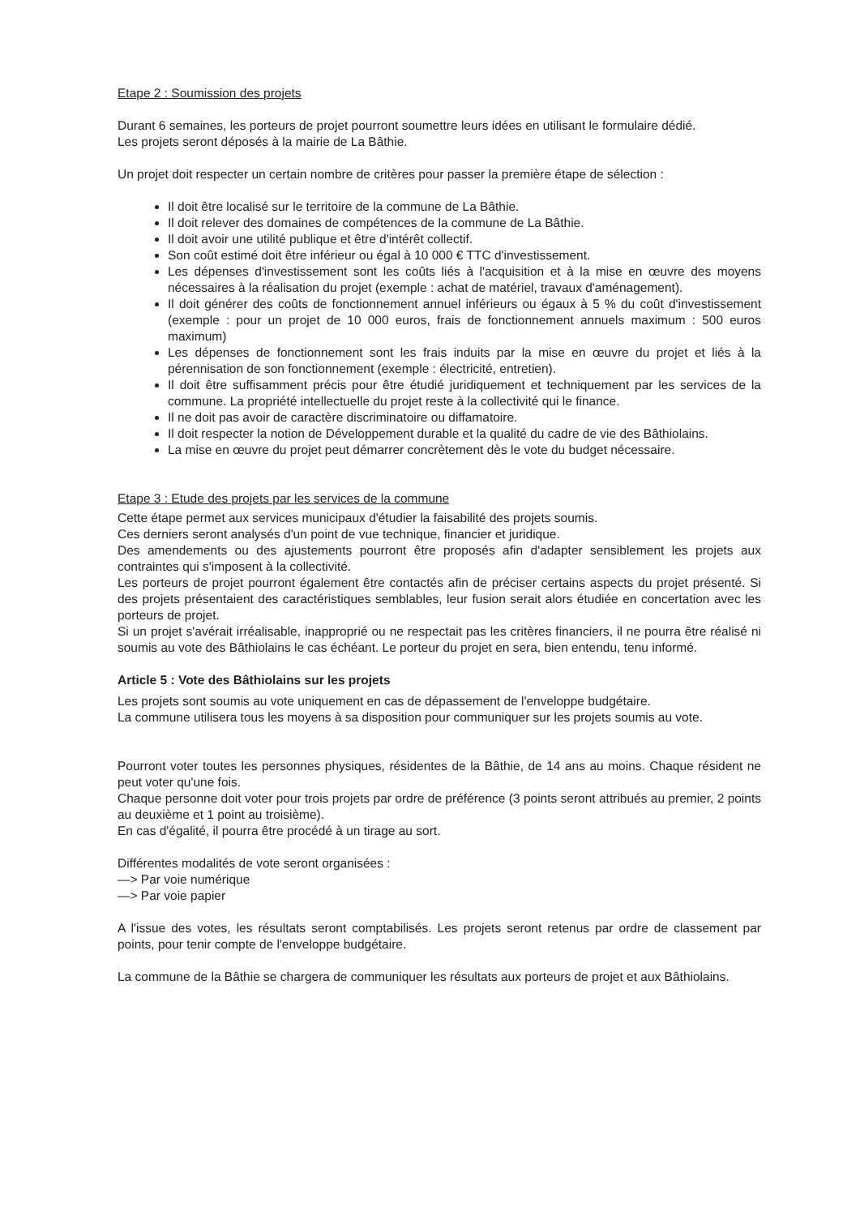Etape 2 : Soumission des projets
Durant 6 semaines, les porteurs de projet pourront soumettre leurs idées en utilisant le formulaire dédié.
Les projets seront déposés à la mairie de La Bâthie.
Un projet doit respecter un certain nombre de critères pour passer la première étape de sélection :
Il doit être localisé sur le territoire de la commune de La Bâthie.
Il doit relever des domaines de compétences de la commune de La Bâthie.
Il doit avoir une utilité publique et être d'intérêt collectif.
Son coût estimé doit être inférieur ou égal à 10 000 € TTC d'investissement.
Les dépenses d'investissement sont les coûts liés à l'acquisition et à la mise en œuvre des moyens nécessaires à la réalisation du projet (exemple : achat de matériel, travaux d'aménagement).
Il doit générer des coûts de fonctionnement annuel inférieurs ou égaux à 5 % du coût d'investissement (exemple : pour un projet de 10 000 euros, frais de fonctionnement annuels maximum : 500 euros maximum)
Les dépenses de fonctionnement sont les frais induits par la mise en œuvre du projet et liés à la pérennisation de son fonctionnement (exemple : électricité, entretien).
Il doit être suffisamment précis pour être étudié juridiquement et techniquement par les services de la commune. La propriété intellectuelle du projet reste à la collectivité qui le finance.
Il ne doit pas avoir de caractère discriminatoire ou diffamatoire.
Il doit respecter la notion de Développement durable et la qualité du cadre de vie des Bâthiolains.
La mise en œuvre du projet peut démarrer concrètement dès le vote du budget nécessaire.
Etape 3 : Etude des projets par les services de la commune
Cette étape permet aux services municipaux d'étudier la faisabilité des projets soumis.
Ces derniers seront analysés d'un point de vue technique, financier et juridique.
Des amendements ou des ajustements pourront être proposés afin d'adapter sensiblement les projets aux contraintes qui s'imposent à la collectivité.
Les porteurs de projet pourront également être contactés afin de préciser certains aspects du projet présenté. Si des projets présentaient des caractéristiques semblables, leur fusion serait alors étudiée en concertation avec les porteurs de projet.
Si un projet s'avérait irréalisable, inapproprié ou ne respectait pas les critères financiers, il ne pourra être réalisé ni soumis au vote des Bâthiolains le cas échéant. Le porteur du projet en sera, bien entendu, tenu informé.
Article 5 : Vote des Bâthiolains sur les projets
Les projets sont soumis au vote uniquement en cas de dépassement de l'enveloppe budgétaire.
La commune utilisera tous les moyens à sa disposition pour communiquer sur les projets soumis au vote.
Pourront voter toutes les personnes physiques, résidentes de la Bâthie, de 14 ans au moins. Chaque résident ne peut voter qu'une fois.
Chaque personne doit voter pour trois projets par ordre de préférence (3 points seront attribués au premier, 2 points au deuxième et 1 point au troisième).
En cas d'égalité, il pourra être procédé à un tirage au sort.
Différentes modalités de vote seront organisées :
—> Par voie numérique
—> Par voie papier
A l'issue des votes, les résultats seront comptabilisés. Les projets seront retenus par ordre de classement par points, pour tenir compte de l'enveloppe budgétaire.
La commune de la Bâthie se chargera de communiquer les résultats aux porteurs de projet et aux Bâthiolains.